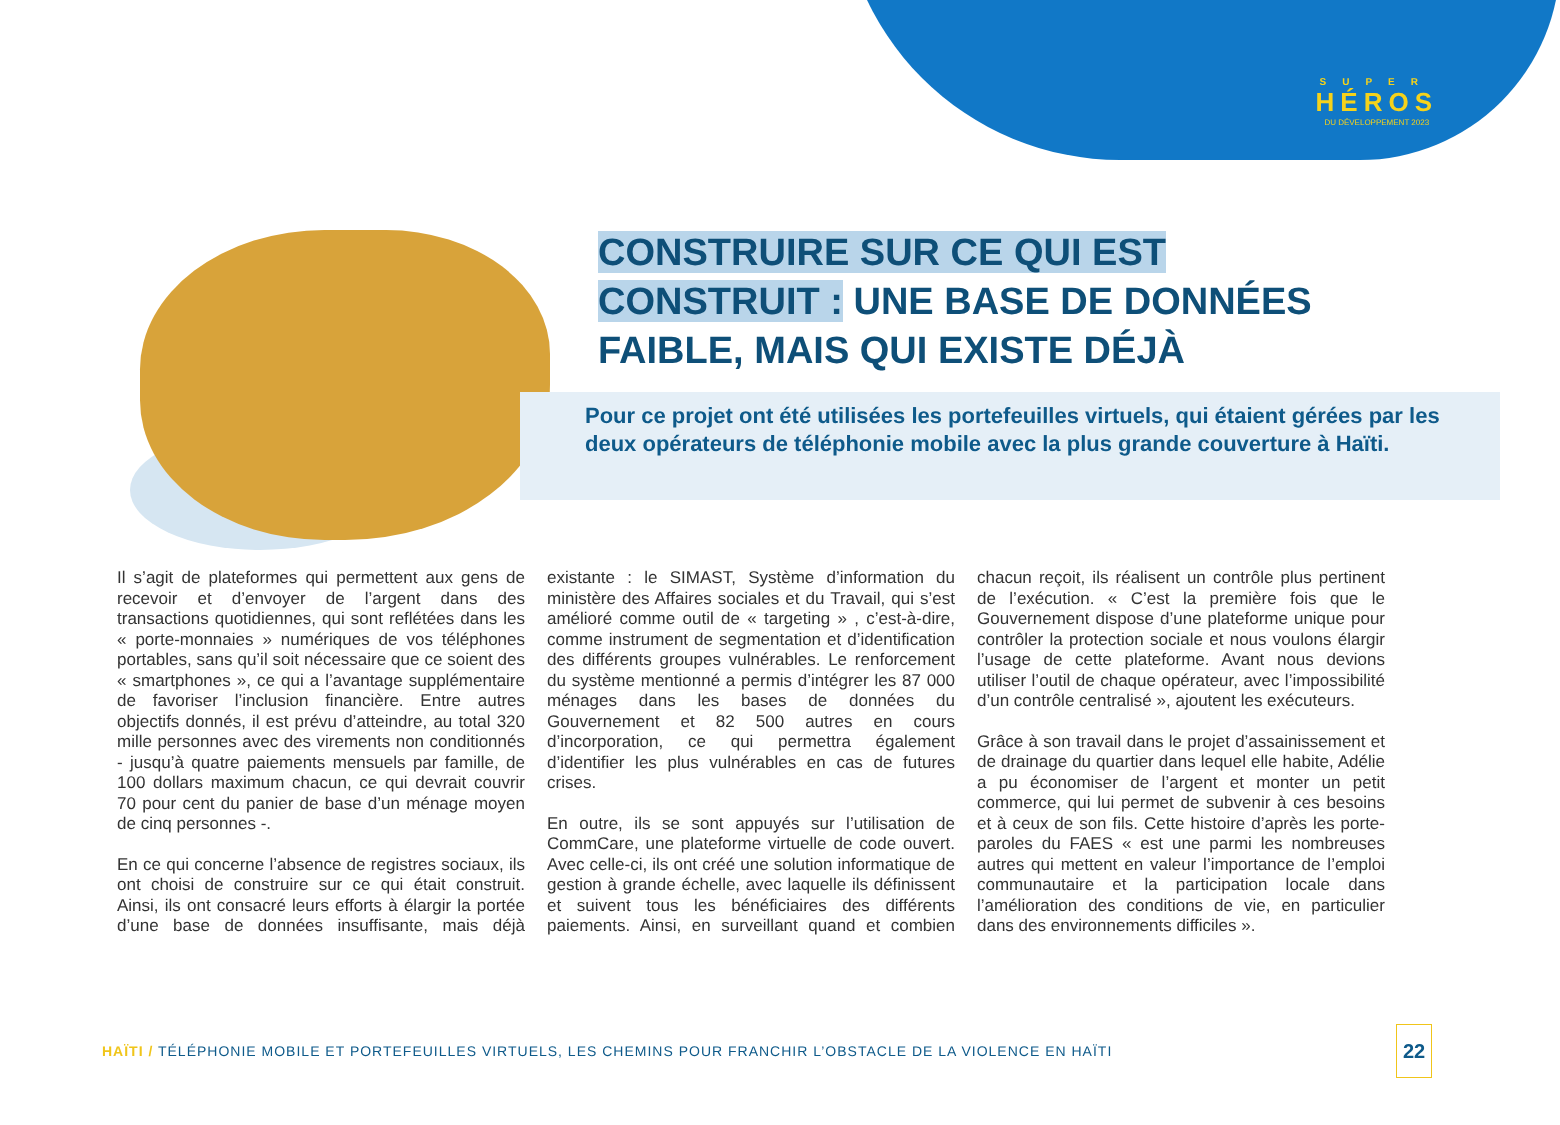SUPER
HÉROS
DU DÉVELOPPEMENT 2023
CONSTRUIRE SUR CE QUI EST
CONSTRUIT : UNE BASE DE DONNÉES
FAIBLE, MAIS QUI EXISTE DÉJÀ
Pour ce projet ont été utilisées les portefeuilles virtuels, qui étaient gérées par les deux opérateurs de téléphonie mobile avec la plus grande couverture à Haïti.
Il s’agit de plateformes qui permettent aux gens de recevoir et d’envoyer de l’argent dans des transactions quotidiennes, qui sont reflétées dans les « porte-monnaies » numériques de vos téléphones portables, sans qu’il soit nécessaire que ce soient des « smartphones », ce qui a l’avantage supplémentaire de favoriser l’inclusion financière. Entre autres objectifs donnés, il est prévu d’atteindre, au total 320 mille personnes avec des virements non conditionnés - jusqu’à quatre paiements mensuels par famille, de 100 dollars maximum chacun, ce qui devrait couvrir 70 pour cent du panier de base d’un ménage moyen de cinq personnes -.
En ce qui concerne l’absence de registres sociaux, ils ont choisi de construire sur ce qui était construit. Ainsi, ils ont consacré leurs efforts à élargir la portée d’une base de données insuffisante, mais déjà existante : le SIMAST, Système d’information du ministère des Affaires sociales et du Travail, qui s’est amélioré comme outil de « targeting » , c’est-à-dire, comme instrument de segmentation et d’identification des différents groupes vulnérables. Le renforcement du système mentionné a permis d’intégrer les 87 000 ménages dans les bases de données du Gouvernement et 82 500 autres en cours d’incorporation, ce qui permettra également d’identifier les plus vulnérables en cas de futures crises.
En outre, ils se sont appuyés sur l’utilisation de CommCare, une plateforme virtuelle de code ouvert. Avec celle-ci, ils ont créé une solution informatique de gestion à grande échelle, avec laquelle ils définissent et suivent tous les bénéficiaires des différents paiements. Ainsi, en surveillant quand et combien chacun reçoit, ils réalisent un contrôle plus pertinent de l’exécution. « C’est la première fois que le Gouvernement dispose d’une plateforme unique pour contrôler la protection sociale et nous voulons élargir l’usage de cette plateforme. Avant nous devions utiliser l’outil de chaque opérateur, avec l’impossibilité d’un contrôle centralisé », ajoutent les exécuteurs.
Grâce à son travail dans le projet d’assainissement et de drainage du quartier dans lequel elle habite, Adélie a pu économiser de l’argent et monter un petit commerce, qui lui permet de subvenir à ces besoins et à ceux de son fils. Cette histoire d’après les porte-paroles du FAES « est une parmi les nombreuses autres qui mettent en valeur l’importance de l’emploi communautaire et la participation locale dans l’amélioration des conditions de vie, en particulier dans des environnements difficiles ».
HAÏTI / TÉLÉPHONIE MOBILE ET PORTEFEUILLES VIRTUELS, LES CHEMINS POUR FRANCHIR L’OBSTACLE DE LA VIOLENCE EN HAÏTI
22